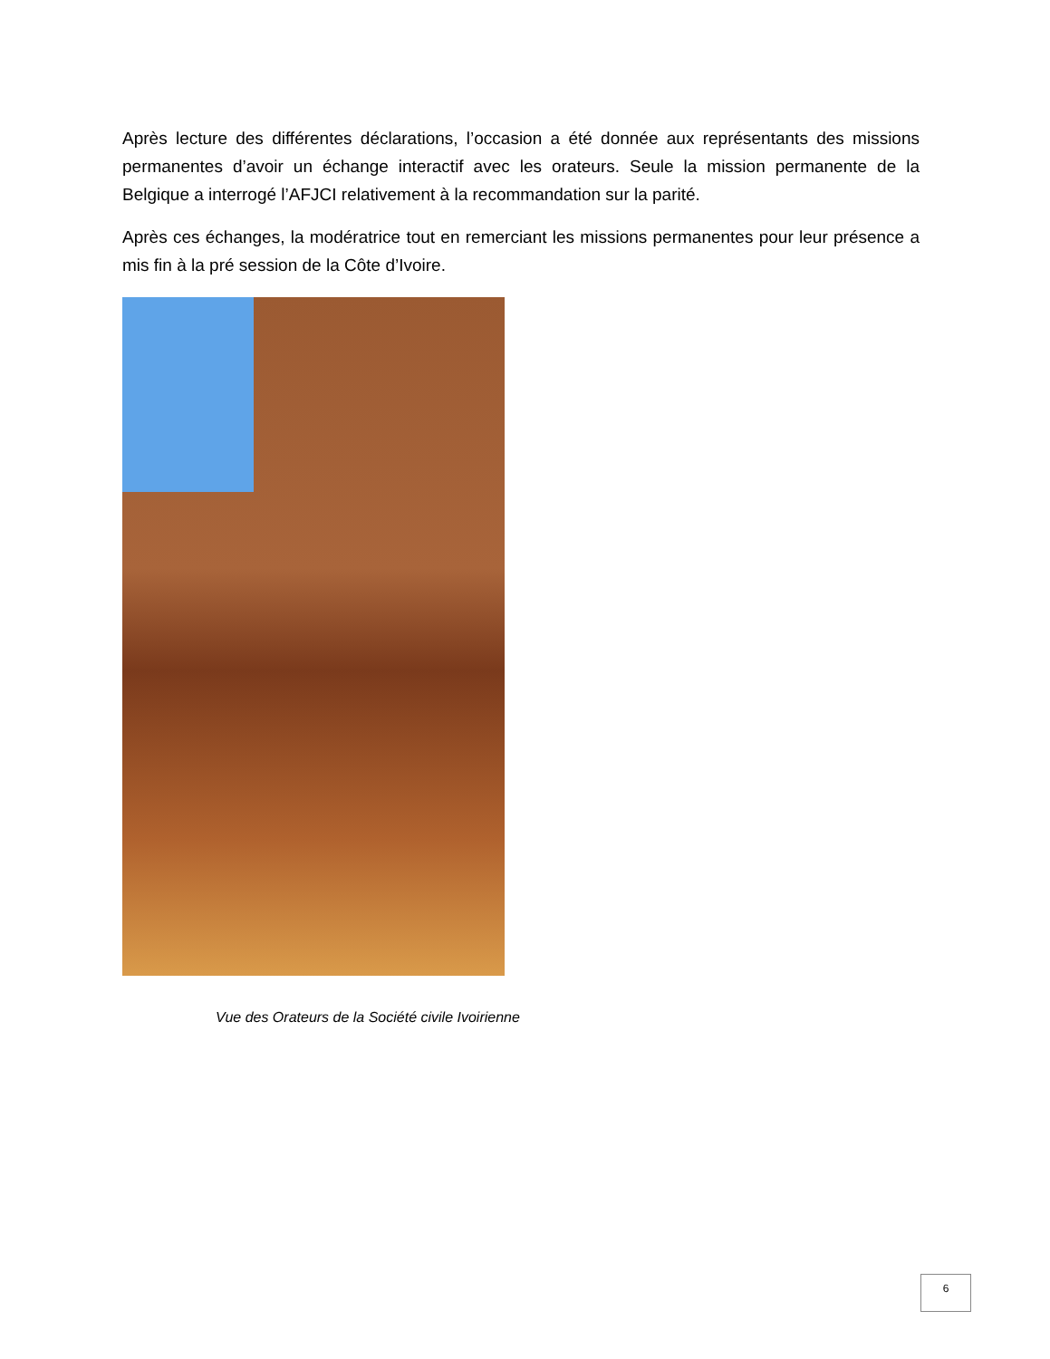Après lecture des différentes déclarations, l’occasion a été donnée aux représentants des missions permanentes d’avoir un échange interactif avec les orateurs. Seule la mission permanente de la Belgique a interrogé l’AFJCI relativement à la recommandation sur la parité.
Après ces échanges, la modératrice tout en remerciant les missions permanentes pour leur présence a mis fin à la pré session de la Côte d’Ivoire.
Vue des Orateurs de la Société civile Ivoirienne
6